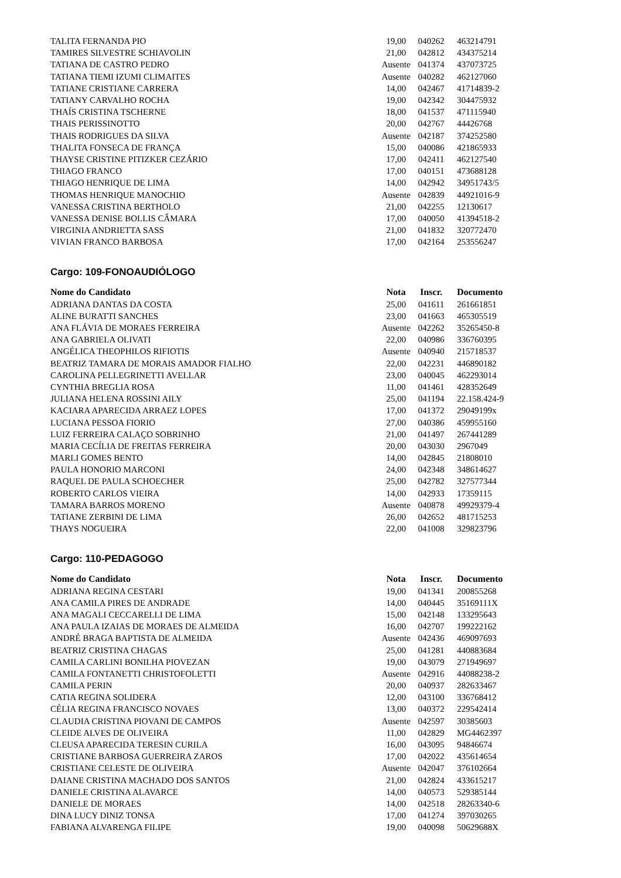| TALITA FERNANDA PIO | 19,00 | 040262 | 463214791 |
| TAMIRES SILVESTRE SCHIAVOLIN | 21,00 | 042812 | 434375214 |
| TATIANA DE CASTRO PEDRO | Ausente | 041374 | 437073725 |
| TATIANA TIEMI IZUMI CLIMAITES | Ausente | 040282 | 462127060 |
| TATIANE CRISTIANE CARRERA | 14,00 | 042467 | 41714839-2 |
| TATIANY CARVALHO ROCHA | 19,00 | 042342 | 304475932 |
| THAÍS CRISTINA TSCHERNE | 18,00 | 041537 | 471115940 |
| THAIS PERISSINOTTO | 20,00 | 042767 | 44426768 |
| THAIS RODRIGUES DA SILVA | Ausente | 042187 | 374252580 |
| THALITA FONSECA DE FRANÇA | 15,00 | 040086 | 421865933 |
| THAYSE CRISTINE PITIZKER CEZÁRIO | 17,00 | 042411 | 462127540 |
| THIAGO FRANCO | 17,00 | 040151 | 473688128 |
| THIAGO HENRIQUE DE LIMA | 14,00 | 042942 | 34951743/5 |
| THOMAS HENRIQUE MANOCHIO | Ausente | 042839 | 44921016-9 |
| VANESSA CRISTINA BERTHOLO | 21,00 | 042255 | 12130617 |
| VANESSA DENISE BOLLIS CÂMARA | 17,00 | 040050 | 41394518-2 |
| VIRGINIA ANDRIETTA SASS | 21,00 | 041832 | 320772470 |
| VIVIAN FRANCO BARBOSA | 17,00 | 042164 | 253556247 |
Cargo: 109-FONOAUDIÓLOGO
| Nome do Candidato | Nota | Inscr. | Documento |
| --- | --- | --- | --- |
| ADRIANA DANTAS DA COSTA | 25,00 | 041611 | 261661851 |
| ALINE BURATTI SANCHES | 23,00 | 041663 | 465305519 |
| ANA FLÁVIA DE MORAES FERREIRA | Ausente | 042262 | 35265450-8 |
| ANA GABRIELA OLIVATI | 22,00 | 040986 | 336760395 |
| ANGÉLICA THEOPHILOS RIFIOTIS | Ausente | 040940 | 215718537 |
| BEATRIZ TAMARA DE MORAIS AMADOR FIALHO | 22,00 | 042231 | 446890182 |
| CAROLINA PELLEGRINETTI AVELLAR | 23,00 | 040045 | 462293014 |
| CYNTHIA BREGLIA ROSA | 11,00 | 041461 | 428352649 |
| JULIANA HELENA ROSSINI AILY | 25,00 | 041194 | 22.158.424-9 |
| KACIARA APARECIDA ARRAEZ LOPES | 17,00 | 041372 | 29049199x |
| LUCIANA PESSOA FIORIO | 27,00 | 040386 | 459955160 |
| LUIZ FERREIRA CALAÇO SOBRINHO | 21,00 | 041497 | 267441289 |
| MARIA CECÍLIA DE FREITAS FERREIRA | 20,00 | 043030 | 2967049 |
| MARLI GOMES BENTO | 14,00 | 042845 | 21808010 |
| PAULA HONORIO MARCONI | 24,00 | 042348 | 348614627 |
| RAQUEL DE PAULA SCHOECHER | 25,00 | 042782 | 327577344 |
| ROBERTO CARLOS VIEIRA | 14,00 | 042933 | 17359115 |
| TAMARA BARROS MORENO | Ausente | 040878 | 49929379-4 |
| TATIANE ZERBINI DE LIMA | 26,00 | 042652 | 481715253 |
| THAYS NOGUEIRA | 22,00 | 041008 | 329823796 |
Cargo: 110-PEDAGOGO
| Nome do Candidato | Nota | Inscr. | Documento |
| --- | --- | --- | --- |
| ADRIANA REGINA CESTARI | 19,00 | 041341 | 200855268 |
| ANA CAMILA PIRES DE ANDRADE | 14,00 | 040445 | 35169111X |
| ANA MAGALI CECCARELLI DE LIMA | 15,00 | 042148 | 133295643 |
| ANA PAULA IZAIAS DE MORAES DE ALMEIDA | 16,00 | 042707 | 199222162 |
| ANDRÉ BRAGA BAPTISTA DE ALMEIDA | Ausente | 042436 | 469097693 |
| BEATRIZ CRISTINA CHAGAS | 25,00 | 041281 | 440883684 |
| CAMILA CARLINI BONILHA PIOVEZAN | 19,00 | 043079 | 271949697 |
| CAMILA FONTANETTI CHRISTOFOLETTI | Ausente | 042916 | 44088238-2 |
| CAMILA PERIN | 20,00 | 040937 | 282633467 |
| CATIA REGINA SOLIDERA | 12,00 | 043100 | 336768412 |
| CÉLIA REGINA FRANCISCO NOVAES | 13,00 | 040372 | 229542414 |
| CLAUDIA CRISTINA PIOVANI DE CAMPOS | Ausente | 042597 | 30385603 |
| CLEIDE ALVES DE OLIVEIRA | 11,00 | 042829 | MG4462397 |
| CLEUSA APARECIDA TERESIN CURILA | 16,00 | 043095 | 94846674 |
| CRISTIANE BARBOSA GUERREIRA ZAROS | 17,00 | 042022 | 435614654 |
| CRISTIANE CELESTE DE OLIVEIRA | Ausente | 042047 | 376102664 |
| DAIANE CRISTINA MACHADO DOS SANTOS | 21,00 | 042824 | 433615217 |
| DANIELE CRISTINA ALAVARCE | 14,00 | 040573 | 529385144 |
| DANIELE DE MORAES | 14,00 | 042518 | 28263340-6 |
| DINA LUCY DINIZ TONSA | 17,00 | 041274 | 397030265 |
| FABIANA ALVARENGA FILIPE | 19,00 | 040098 | 50629688X |